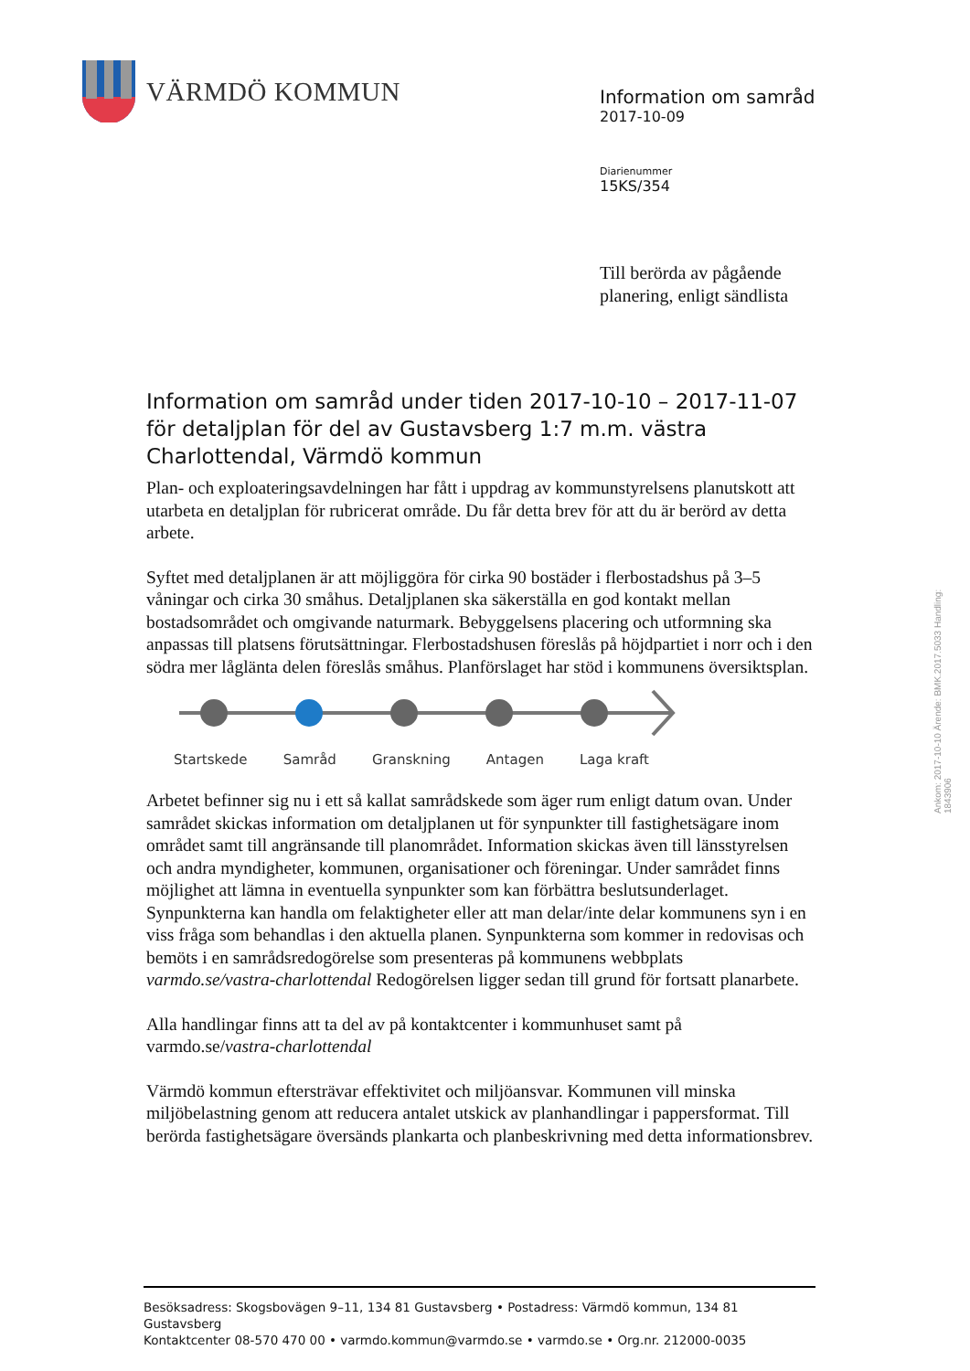VÄRMDÖ KOMMUN
Information om samråd
2017-10-09
Diarienummer
15KS/354
Till berörda av pågående
planering, enligt sändlista
Information om samråd under tiden 2017-10-10 – 2017-11-07 för detaljplan för del av Gustavsberg 1:7 m.m. västra Charlottendal, Värmdö kommun
Plan- och exploateringsavdelningen har fått i uppdrag av kommunstyrelsens planutskott att utarbeta en detaljplan för rubricerat område. Du får detta brev för att du är berörd av detta arbete.
Syftet med detaljplanen är att möjliggöra för cirka 90 bostäder i flerbostadshus på 3–5 våningar och cirka 30 småhus. Detaljplanen ska säkerställa en god kontakt mellan bostadsområdet och omgivande naturmark. Bebyggelsens placering och utformning ska anpassas till platsens förutsättningar. Flerbostadshusen föreslås på höjdpartiet i norr och i den södra mer låglänta delen föreslås småhus. Planförslaget har stöd i kommunens översiktsplan.
Startskede Samråd Granskning Antagen Laga kraft
Arbetet befinner sig nu i ett så kallat samrådskede som äger rum enligt datum ovan. Under samrådet skickas information om detaljplanen ut för synpunkter till fastighetsägare inom området samt till angränsande till planområdet. Information skickas även till länsstyrelsen och andra myndigheter, kommunen, organisationer och föreningar. Under samrådet finns möjlighet att lämna in eventuella synpunkter som kan förbättra beslutsunderlaget. Synpunkterna kan handla om felaktigheter eller att man delar/inte delar kommunens syn i en viss fråga som behandlas i den aktuella planen. Synpunkterna som kommer in redovisas och bemöts i en samrådsredogörelse som presenteras på kommunens webbplats varmdo.se/vastra-charlottendal Redogörelsen ligger sedan till grund för fortsatt planarbete.
Alla handlingar finns att ta del av på kontaktcenter i kommunhuset samt på varmdo.se/vastra-charlottendal
Värmdö kommun eftersträvar effektivitet och miljöansvar. Kommunen vill minska miljöbelastning genom att reducera antalet utskick av planhandlingar i pappersformat. Till berörda fastighetsägare översänds plankarta och planbeskrivning med detta informationsbrev.
Ankom: 2017-10-10 Ärende: BMK.2017.5033 Handling: 1843906
Besöksadress: Skogsbovägen 9–11, 134 81 Gustavsberg • Postadress: Värmdö kommun, 134 81 Gustavsberg
Kontaktcenter 08-570 470 00 • varmdo.kommun@varmdo.se • varmdo.se • Org.nr. 212000-0035